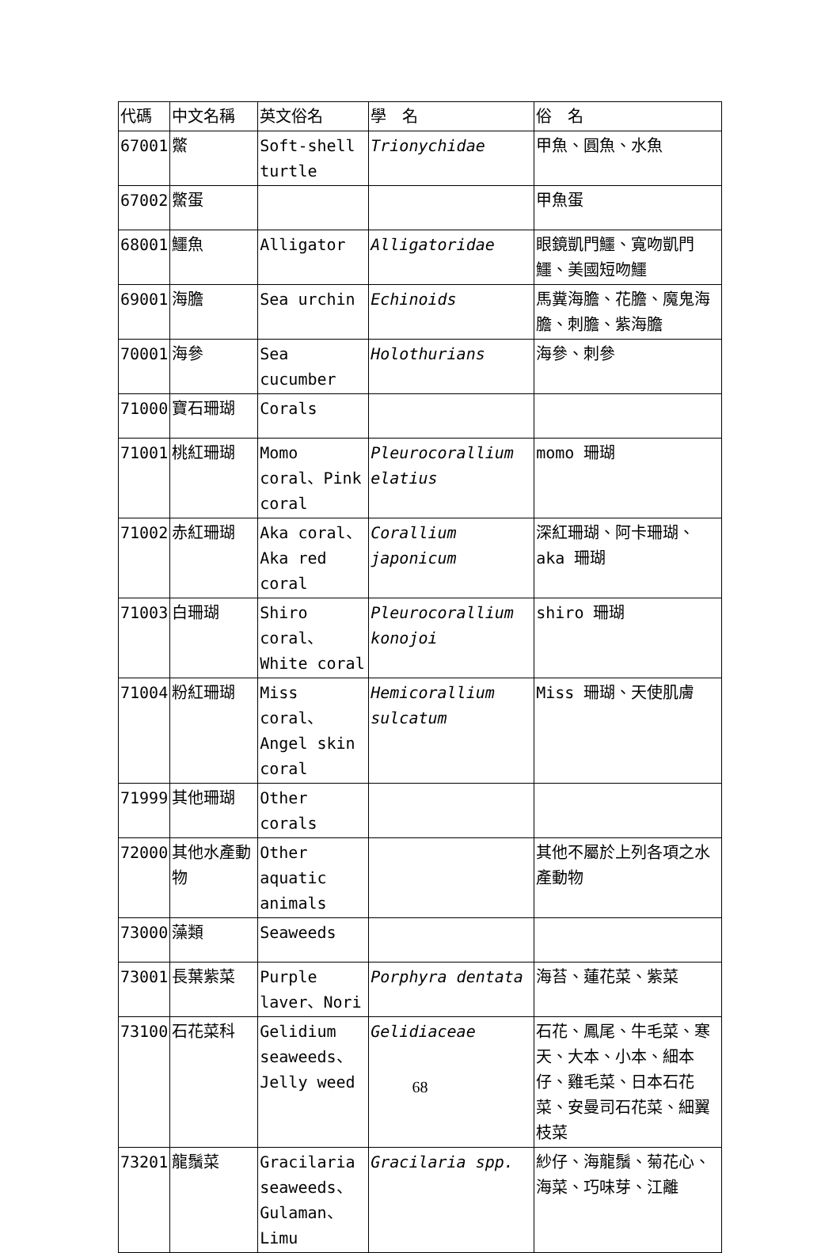| 代碼 | 中文名稱 | 英文俗名 | 學 名 | 俗 名 |
| --- | --- | --- | --- | --- |
| 67001 | 鱉 | Soft-shell turtle | Trionychidae | 甲魚、圓魚、水魚 |
| 67002 | 鱉蛋 | | | 甲魚蛋 |
| 68001 | 鱷魚 | Alligator | Alligatoridae | 眼鏡凱門鱷、寬吻凱門鱷、美國短吻鱷 |
| 69001 | 海膽 | Sea urchin | Echinoids | 馬糞海膽、花膽、魔鬼海膽、刺膽、紫海膽 |
| 70001 | 海參 | Sea cucumber | Holothurians | 海參、刺參 |
| 71000 | 寶石珊瑚 | Corals | | |
| 71001 | 桃紅珊瑚 | Momo coral、Pink coral | Pleurocorallium elatius | momo 珊瑚 |
| 71002 | 赤紅珊瑚 | Aka coral、Aka red coral | Corallium japonicum | 深紅珊瑚、阿卡珊瑚、aka 珊瑚 |
| 71003 | 白珊瑚 | Shiro coral、White coral | Pleurocorallium konojoi | shiro 珊瑚 |
| 71004 | 粉紅珊瑚 | Miss coral、Angel skin coral | Hemicorallium sulcatum | Miss 珊瑚、天使肌膚 |
| 71999 | 其他珊瑚 | Other corals | | |
| 72000 | 其他水產動物 | Other aquatic animals | | 其他不屬於上列各項之水產動物 |
| 73000 | 藻類 | Seaweeds | | |
| 73001 | 長葉紫菜 | Purple laver、Nori | Porphyra dentata | 海苔、蓮花菜、紫菜 |
| 73100 | 石花菜科 | Gelidium seaweeds、Jelly weed | Gelidiaceae | 石花、鳳尾、牛毛菜、寒天、大本、小本、細本仔、雞毛菜、日本石花菜、安曼司石花菜、細翼枝菜 |
| 73201 | 龍鬚菜 | Gracilaria seaweeds、Gulaman、Limu | Gracilaria spp. | 紗仔、海龍鬚、菊花心、海菜、巧味芽、江離 |
68